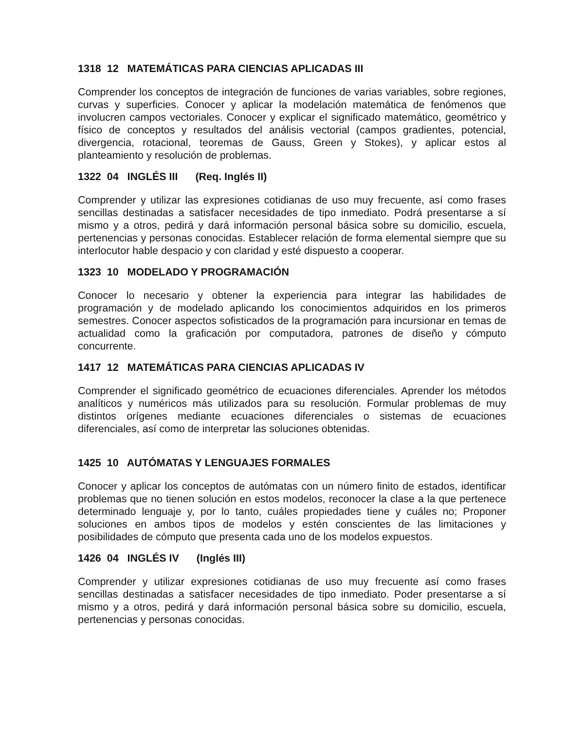1318 12 MATEMÁTICAS PARA CIENCIAS APLICADAS III
Comprender los conceptos de integración de funciones de varias variables, sobre regiones, curvas y superficies. Conocer y aplicar la modelación matemática de fenómenos que involucren campos vectoriales. Conocer y explicar el significado matemático, geométrico y físico de conceptos y resultados del análisis vectorial (campos gradientes, potencial, divergencia, rotacional, teoremas de Gauss, Green y Stokes), y aplicar estos al planteamiento y resolución de problemas.
1322 04 INGLÉS III (Req. Inglés II)
Comprender y utilizar las expresiones cotidianas de uso muy frecuente, así como frases sencillas destinadas a satisfacer necesidades de tipo inmediato. Podrá presentarse a sí mismo y a otros, pedirá y dará información personal básica sobre su domicilio, escuela, pertenencias y personas conocidas. Establecer relación de forma elemental siempre que su interlocutor hable despacio y con claridad y esté dispuesto a cooperar.
1323 10 MODELADO Y PROGRAMACIÓN
Conocer lo necesario y obtener la experiencia para integrar las habilidades de programación y de modelado aplicando los conocimientos adquiridos en los primeros semestres. Conocer aspectos sofisticados de la programación para incursionar en temas de actualidad como la graficación por computadora, patrones de diseño y cómputo concurrente.
1417 12 MATEMÁTICAS PARA CIENCIAS APLICADAS IV
Comprender el significado geométrico de ecuaciones diferenciales. Aprender los métodos analíticos y numéricos más utilizados para su resolución. Formular problemas de muy distintos orígenes mediante ecuaciones diferenciales o sistemas de ecuaciones diferenciales, así como de interpretar las soluciones obtenidas.
1425 10 AUTÓMATAS Y LENGUAJES FORMALES
Conocer y aplicar los conceptos de autómatas con un número finito de estados, identificar problemas que no tienen solución en estos modelos, reconocer la clase a la que pertenece determinado lenguaje y, por lo tanto, cuáles propiedades tiene y cuáles no; Proponer soluciones en ambos tipos de modelos y estén conscientes de las limitaciones y posibilidades de cómputo que presenta cada uno de los modelos expuestos.
1426 04 INGLÉS IV (Inglés III)
Comprender y utilizar expresiones cotidianas de uso muy frecuente así como frases sencillas destinadas a satisfacer necesidades de tipo inmediato. Poder presentarse a sí mismo y a otros, pedirá y dará información personal básica sobre su domicilio, escuela, pertenencias y personas conocidas.